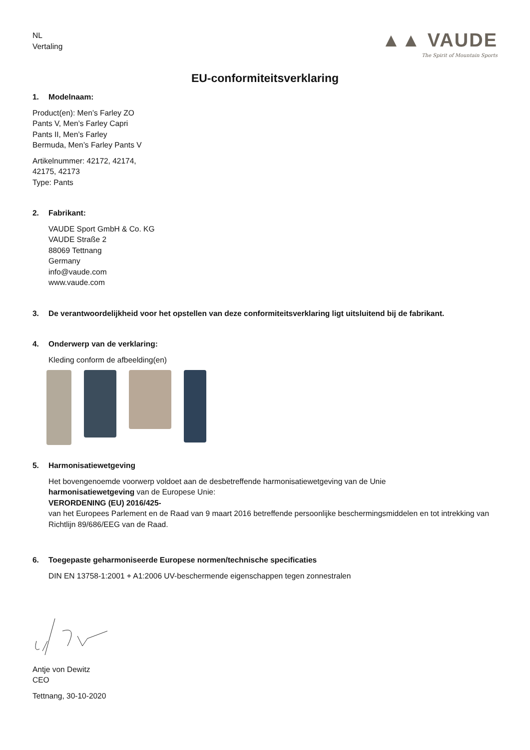NL
Vertaling
▲▲ VAUDE
The Spirit of Mountain Sports
EU-conformiteitsverklaring
1. Modelnaam:
Product(en): Men’s Farley ZO
Pants V, Men’s Farley Capri
Pants II, Men’s Farley
Bermuda, Men’s Farley Pants V
Artikelnummer: 42172, 42174,
42175, 42173
Type: Pants
2. Fabrikant:
VAUDE Sport GmbH & Co. KG
VAUDE Straße 2
88069 Tettnang
Germany
info@vaude.com
www.vaude.com
3. De verantwoordelijkheid voor het opstellen van deze conformiteitsverklaring ligt uitsluitend bij de fabrikant.
4. Onderwerp van de verklaring:
Kleding conform de afbeelding(en)
5. Harmonisatiewetgeving
Het bovengenoemde voorwerp voldoet aan de desbetreffende harmonisatiewetgeving van de Unie
harmonisatiewetgeving van de Europese Unie:
VERORDENING (EU) 2016/425-
van het Europees Parlement en de Raad van 9 maart 2016 betreffende persoonlijke beschermingsmiddelen en tot intrekking van Richtlijn 89/686/EEG van de Raad.
6. Toegepaste geharmoniseerde Europese normen/technische specificaties
DIN EN 13758-1:2001 + A1:2006 UV-beschermende eigenschappen tegen zonnestralen
Antje von Dewitz
CEO
Tettnang, 30-10-2020